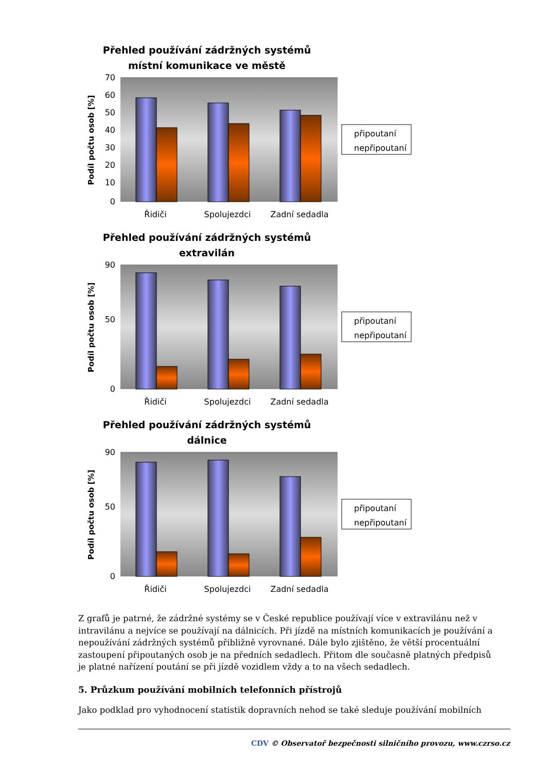Přehled používání zádržných systémů
místní komunikace ve městě
70
60
50
40
30
20
10
0
Podíl počtu osob [%]
Řidiči
Spolujezdci
Zadní sedadla
připoutaní
nepřipoutaní
Přehled používání zádržných systémů
extravilán
90
50
0
Podíl počtu osob [%]
Řidiči
Spolujezdci
Zadní sedadla
připoutaní
nepřipoutaní
Přehled používání zádržných systémů
dálnice
90
50
0
Podíl počtu osob [%]
Řidiči
Spolujezdci
Zadní sedadla
připoutaní
nepřipoutaní
Z grafů je patrné, že zádržné systémy se v České republice používají více v extravilánu než v intravilánu a nejvíce se používají na dálnicích. Při jízdě na místních komunikacích je používání a nepoužívání zádržných systémů přibližně vyrovnané. Dále bylo zjištěno, že větší procentuální zastoupení připoutaných osob je na předních sedadlech. Přitom dle současně platných předpisů je platné nařízení poutání se při jízdě vozidlem vždy a to na všech sedadlech.
5. Průzkum používání mobilních telefonních přístrojů
Jako podklad pro vyhodnocení statistik dopravních nehod se také sleduje používání mobilních
CDV © Observatoř bezpečnosti silničního provozu, www.czrso.cz